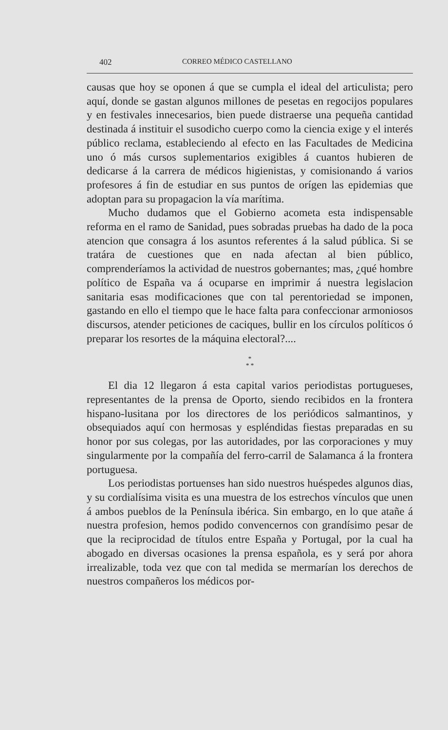402 CORREO MÉDICO CASTELLANO
causas que hoy se oponen á que se cumpla el ideal del articulista; pero aquí, donde se gastan algunos millones de pesetas en regocijos populares y en festivales innecesarios, bien puede distraerse una pequeña cantidad destinada á instituir el susodicho cuerpo como la ciencia exige y el interés público reclama, estableciendo al efecto en las Facultades de Medicina uno ó más cursos suplementarios exigibles á cuantos hubieren de dedicarse á la carrera de médicos higienistas, y comisionando á varios profesores á fin de estudiar en sus puntos de orígen las epidemias que adoptan para su propagacion la vía marítima.
Mucho dudamos que el Gobierno acometa esta indispensable reforma en el ramo de Sanidad, pues sobradas pruebas ha dado de la poca atencion que consagra á los asuntos referentes á la salud pública. Si se tratára de cuestiones que en nada afectan al bien público, comprenderíamos la actividad de nuestros gobernantes; mas, ¿qué hombre político de España va á ocuparse en imprimir á nuestra legislacion sanitaria esas modificaciones que con tal perentoriedad se imponen, gastando en ello el tiempo que le hace falta para confeccionar armoniosos discursos, atender peticiones de caciques, bullir en los círculos políticos ó preparar los resortes de la máquina electoral?....
*
* *
El dia 12 llegaron á esta capital varios periodistas portugueses, representantes de la prensa de Oporto, siendo recibidos en la frontera hispano-lusitana por los directores de los periódicos salmantinos, y obsequiados aquí con hermosas y espléndidas fiestas preparadas en su honor por sus colegas, por las autoridades, por las corporaciones y muy singularmente por la compañía del ferro-carril de Salamanca á la frontera portuguesa.
Los periodistas portuenses han sido nuestros huéspedes algunos dias, y su cordialísima visita es una muestra de los estrechos vínculos que unen á ambos pueblos de la Península ibérica. Sin embargo, en lo que atañe á nuestra profesion, hemos podido convencernos con grandísimo pesar de que la reciprocidad de títulos entre España y Portugal, por la cual ha abogado en diversas ocasiones la prensa española, es y será por ahora irrealizable, toda vez que con tal medida se mermarían los derechos de nuestros compañeros los médicos por-